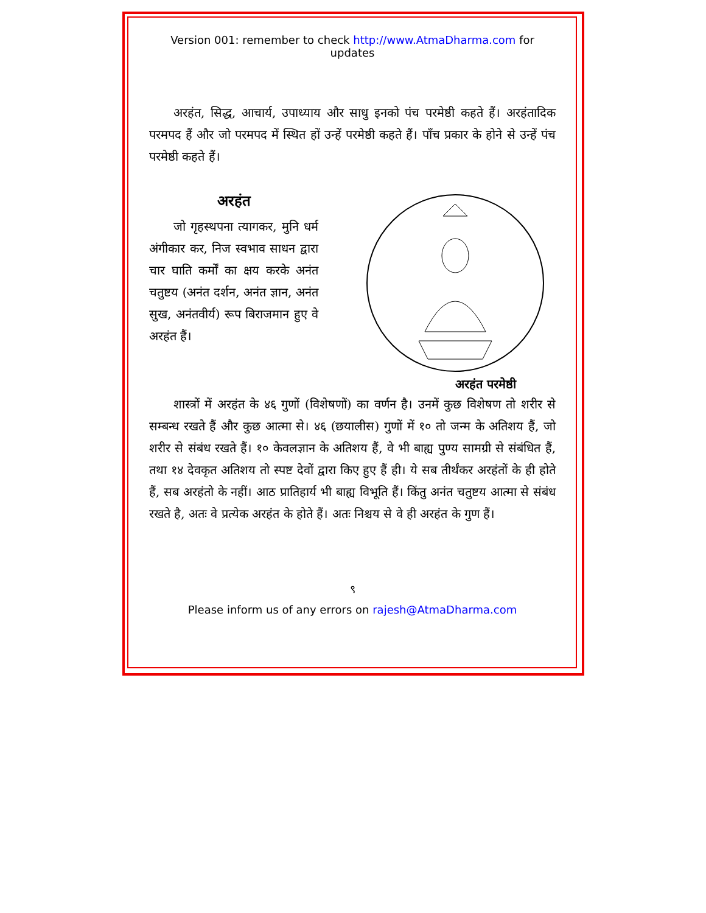Version 001: remember to check http://www.AtmaDharma.com for updates
अरहंत, सिद्ध, आचार्य, उपाध्याय और साधु इनको पंच परमेष्ठी कहते हैं। अरहंतादिक परमपद हैं और जो परमपद में स्थित हों उन्हें परमेष्ठी कहते हैं। पाँच प्रकार के होने से उन्हें पंच परमेष्ठी कहते हैं।
अरहंत
जो गृहस्थपना त्यागकर, मुनि धर्म अंगीकार कर, निज स्वभाव साधन द्वारा चार घाति कर्मों का क्षय करके अनंत चतुष्टय (अनंत दर्शन, अनंत ज्ञान, अनंत सुख, अनंतवीर्य) रूप बिराजमान हुए वे अरहंत हैं।
अरहंत परमेष्ठी
शास्त्रों में अरहंत के ४६ गुणों (विशेषणों) का वर्णन है। उनमें कुछ विशेषण तो शरीर से सम्बन्ध रखते हैं और कुछ आत्मा से। ४६ (छयालीस) गुणों में १० तो जन्म के अतिशय हैं, जो शरीर से संबंध रखते हैं। १० केवलज्ञान के अतिशय हैं, वे भी बाह्य पुण्य सामग्री से संबंधित हैं, तथा १४ देवकृत अतिशय तो स्पष्ट देवों द्वारा किए हुए हैं ही। ये सब तीर्थंकर अरहंतों के ही होते हैं, सब अरहंतो के नहीं। आठ प्रातिहार्य भी बाह्य विभूति हैं। किंतु अनंत चतुष्टय आत्मा से संबंध रखते है, अतः वे प्रत्येक अरहंत के होते हैं। अतः निश्चय से वे ही अरहंत के गुण हैं।
९
Please inform us of any errors on rajesh@AtmaDharma.com